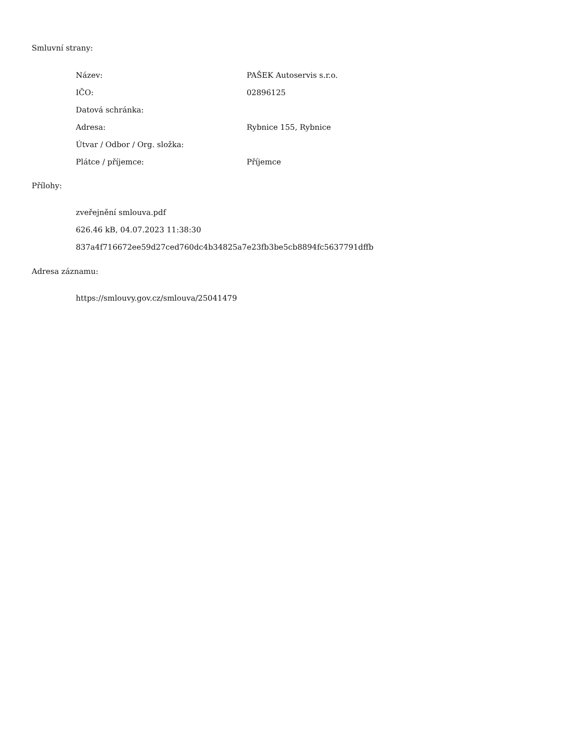Smluvní strany:
| Název: | PAŠEK Autoservis s.r.o. |
| IČO: | 02896125 |
| Datová schránka: | |
| Adresa: | Rybnice 155, Rybnice |
| Útvar / Odbor / Org. složka: | |
| Plátce / příjemce: | Příjemce |
Přílohy:
zveřejnění smlouva.pdf
626.46 kB, 04.07.2023 11:38:30
837a4f716672ee59d27ced760dc4b34825a7e23fb3be5cb8894fc5637791dffb
Adresa záznamu:
https://smlouvy.gov.cz/smlouva/25041479